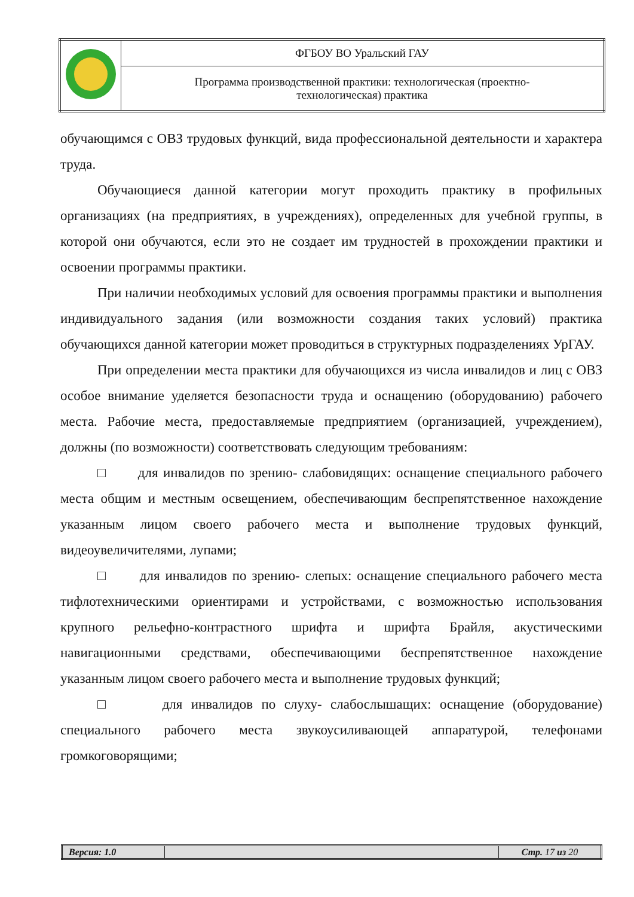| | ФГБОУ ВО Уральский ГАУ |
| | Программа производственной практики: технологическая (проектно- технологическая) практика |
обучающимся с ОВЗ трудовых функций, вида профессиональной деятельности и характера труда.
Обучающиеся данной категории могут проходить практику в профильных организациях (на предприятиях, в учреждениях), определенных для учебной группы, в которой они обучаются, если это не создает им трудностей в прохождении практики и освоении программы практики.
При наличии необходимых условий для освоения программы практики и выполнения индивидуального задания (или возможности создания таких условий) практика обучающихся данной категории может проводиться в структурных подразделениях УрГАУ.
При определении места практики для обучающихся из числа инвалидов и лиц с ОВЗ особое внимание уделяется безопасности труда и оснащению (оборудованию) рабочего места. Рабочие места, предоставляемые предприятием (организацией, учреждением), должны (по возможности) соответствовать следующим требованиям:
□ для инвалидов по зрению- слабовидящих: оснащение специального рабочего места общим и местным освещением, обеспечивающим беспрепятственное нахождение указанным лицом своего рабочего места и выполнение трудовых функций, видеоувеличителями, лупами;
□ для инвалидов по зрению- слепых: оснащение специального рабочего места тифлотехническими ориентирами и устройствами, с возможностью использования крупного рельефно-контрастного шрифта и шрифта Брайля, акустическими навигационными средствами, обеспечивающими беспрепятственное нахождение указанным лицом своего рабочего места и выполнение трудовых функций;
□ для инвалидов по слуху- слабослышащих: оснащение (оборудование) специального рабочего места звукоусиливающей аппаратурой, телефонами громкоговорящими;
| Версия: 1.0 | | Стр. 17 из 20 |